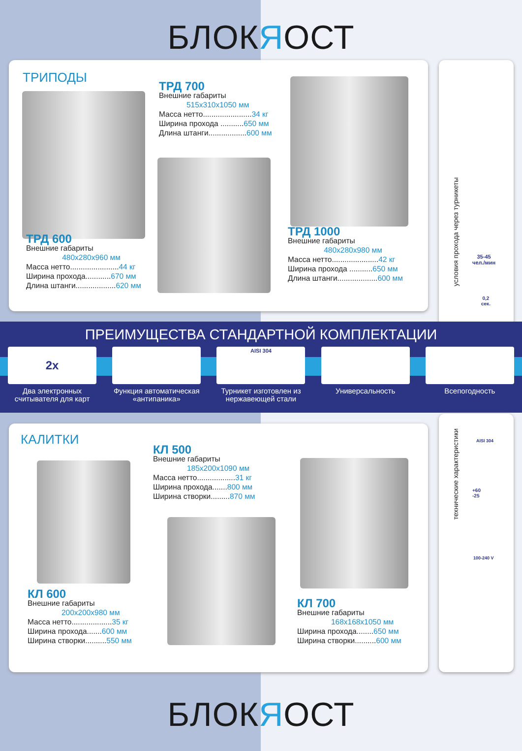БЛОКЯОСТ
ТРИПОДЫ
ТРД 700
Внешние габариты
515x310x1050 мм
Масса нетто.......................34 кг
Ширина прохода ...........650 мм
Длина штанги..................600 мм
ТРД 600
Внешние габариты
480x280x960 мм
Масса нетто.......................44 кг
Ширина прохода............670 мм
Длина штанги...................620 мм
ТРД 1000
Внешние габариты
480x280x980 мм
Масса нетто......................42 кг
Ширина прохода ...........650 мм
Длина штанги...................600 мм
условия прохода через турникеты
35-45
чел./мин
0,2
сек.
ПРЕИМУЩЕСТВА СТАНДАРТНОЙ КОМПЛЕКТАЦИИ
2x
Два электронных считывателя для карт
Функция автоматическая «антипаника»
AISI 304
Турникет изготовлен из нержавеющей стали
Универсальность Всепогодность
КАЛИТКИ
КЛ 500
Внешние габариты
185x200x1090 мм
Масса нетто..................31 кг
Ширина прохода.......800 мм
Ширина створки.........870 мм
КЛ 600
Внешние габариты
200x200x980 мм
Масса нетто...................35 кг
Ширина прохода.......600 мм
Ширина створки..........550 мм
КЛ 700
Внешние габариты
168x168x1050 мм
Ширина прохода........650 мм
Ширина створки..........600 мм
технические характеристики
AISI 304
+60
-25
100-240 V
БЛОКЯОСТ